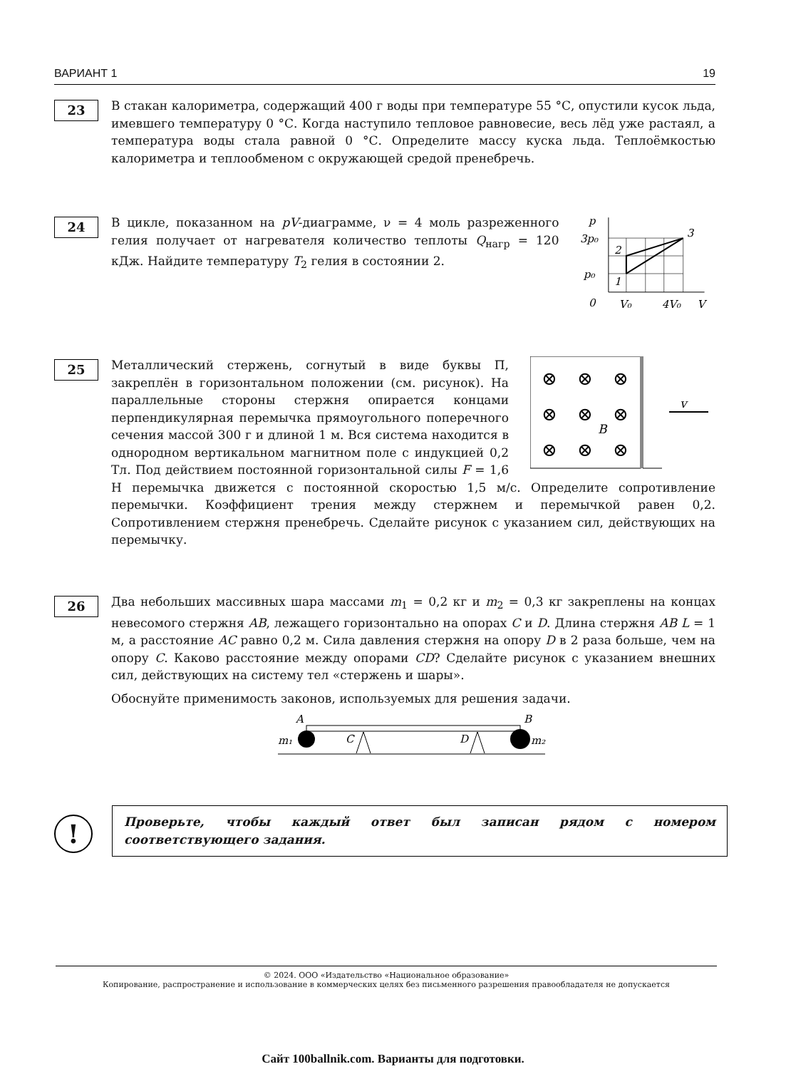ВАРИАНТ 1 19
23
В стакан калориметра, содержащий 400 г воды при температуре 55 °С, опустили кусок льда, имевшего температуру 0 °С. Когда наступило тепловое равновесие, весь лёд уже растаял, а температура воды стала равной 0 °С. Определите массу куска льда. Теплоёмкостью калориметра и теплообменом с окружающей средой пренебречь.
24
В цикле, показанном на pV-диаграмме, ν = 4 моль разреженного гелия получает от нагревателя количество теплоты Q<sub>нагр</sub> = 120 кДж. Найдите температуру T<sub>2</sub> гелия в состоянии 2.
p
3p₀
p₀
0
V₀
4V₀
V
3
2
1
25
⊗
⊗
⊗
⊗
⊗
⊗
⊗
⊗
⊗
B
v
Металлический стержень, согнутый в виде буквы П, закреплён в горизонтальном положении (см. рисунок). На параллельные стороны стержня опирается концами перпендикулярная перемычка прямоугольного поперечного сечения массой 300 г и длиной 1 м. Вся система находится в однородном вертикальном магнитном поле с индукцией 0,2 Тл. Под действием постоянной горизонтальной силы F = 1,6 Н перемычка движется с постоянной скоростью 1,5 м/с. Определите сопротивление перемычки. Коэффициент трения между стержнем и перемычкой равен 0,2. Сопротивлением стержня пренебречь. Сделайте рисунок с указанием сил, действующих на перемычку.
26
Два небольших массивных шара массами m<sub>1</sub> = 0,2 кг и m<sub>2</sub> = 0,3 кг закреплены на концах невесомого стержня AB, лежащего горизонтально на опорах C и D. Длина стержня AB L = 1 м, а расстояние AC равно 0,2 м. Сила давления стержня на опору D в 2 раза больше, чем на опору C. Каково расстояние между опорами CD? Сделайте рисунок с указанием внешних сил, действующих на систему тел «стержень и шары».
Обоснуйте применимость законов, используемых для решения задачи.
A
B
m₁
C
D
m₂
!
Проверьте, чтобы каждый ответ был записан рядом с номером соответствующего задания.
© 2024. ООО «Издательство «Национальное образование»
Копирование, распространение и использование в коммерческих целях без письменного разрешения правообладателя не допускается
Сайт 100ballnik.com. Варианты для подготовки.